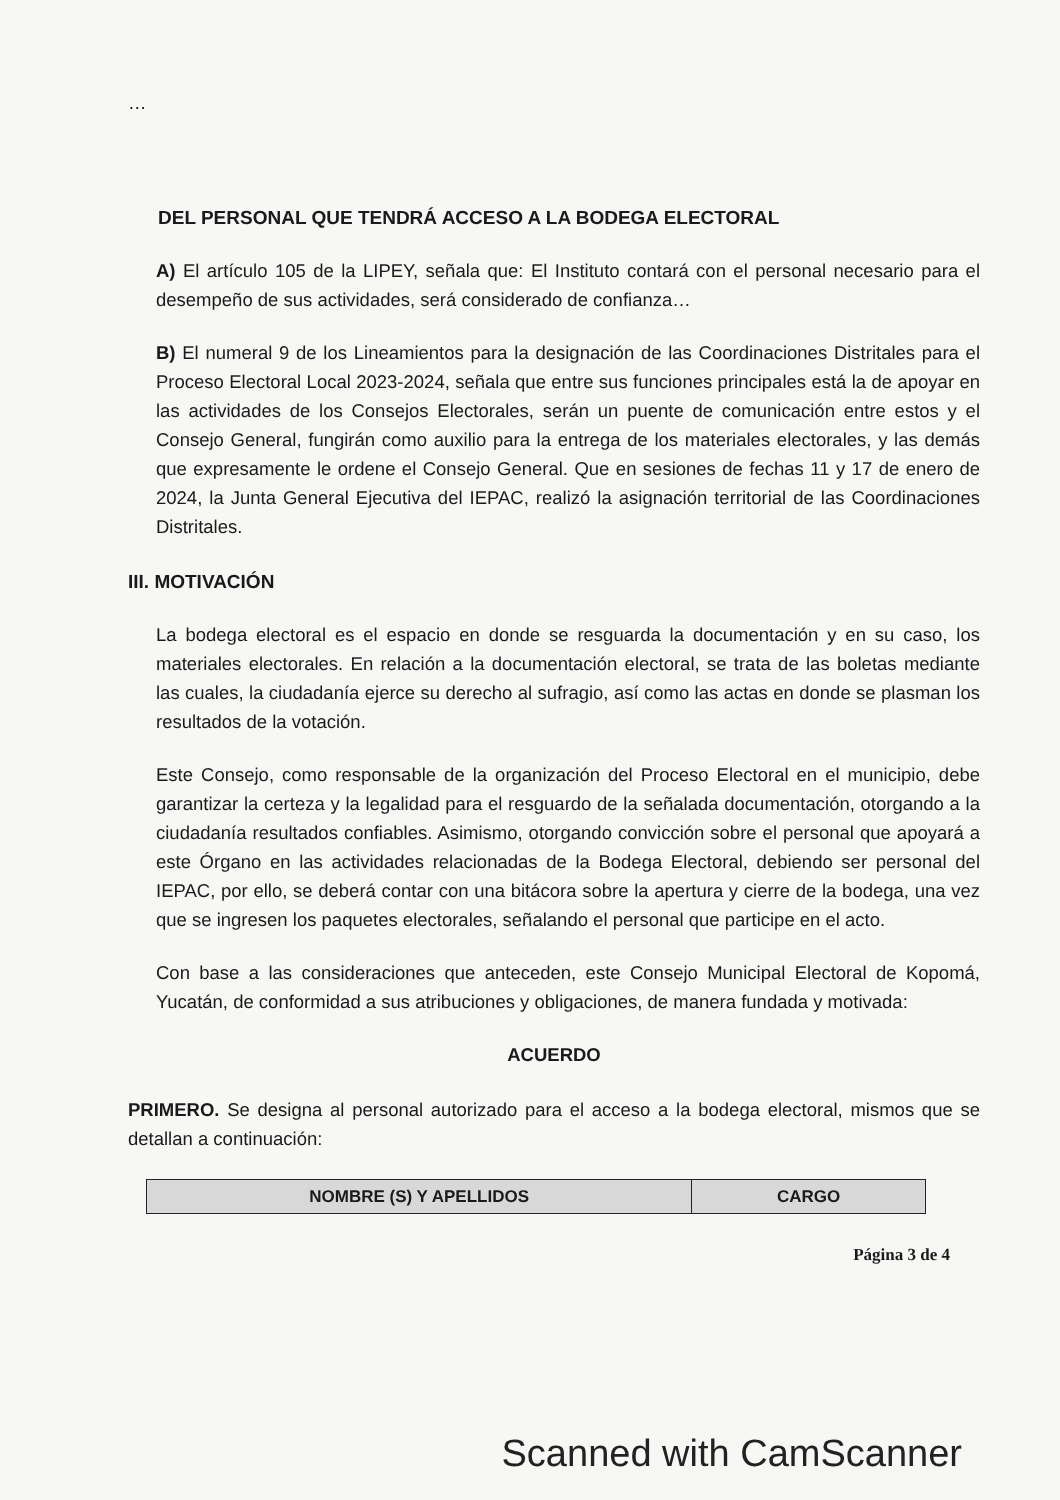…
DEL PERSONAL QUE TENDRÁ ACCESO A LA BODEGA ELECTORAL
A) El artículo 105 de la LIPEY, señala que: El Instituto contará con el personal necesario para el desempeño de sus actividades, será considerado de confianza…
B) El numeral 9 de los Lineamientos para la designación de las Coordinaciones Distritales para el Proceso Electoral Local 2023-2024, señala que entre sus funciones principales está la de apoyar en las actividades de los Consejos Electorales, serán un puente de comunicación entre estos y el Consejo General, fungirán como auxilio para la entrega de los materiales electorales, y las demás que expresamente le ordene el Consejo General. Que en sesiones de fechas 11 y 17 de enero de 2024, la Junta General Ejecutiva del IEPAC, realizó la asignación territorial de las Coordinaciones Distritales.
III. MOTIVACIÓN
La bodega electoral es el espacio en donde se resguarda la documentación y en su caso, los materiales electorales. En relación a la documentación electoral, se trata de las boletas mediante las cuales, la ciudadanía ejerce su derecho al sufragio, así como las actas en donde se plasman los resultados de la votación.
Este Consejo, como responsable de la organización del Proceso Electoral en el municipio, debe garantizar la certeza y la legalidad para el resguardo de la señalada documentación, otorgando a la ciudadanía resultados confiables. Asimismo, otorgando convicción sobre el personal que apoyará a este Órgano en las actividades relacionadas de la Bodega Electoral, debiendo ser personal del IEPAC, por ello, se deberá contar con una bitácora sobre la apertura y cierre de la bodega, una vez que se ingresen los paquetes electorales, señalando el personal que participe en el acto.
Con base a las consideraciones que anteceden, este Consejo Municipal Electoral de Kopomá, Yucatán, de conformidad a sus atribuciones y obligaciones, de manera fundada y motivada:
ACUERDO
PRIMERO. Se designa al personal autorizado para el acceso a la bodega electoral, mismos que se detallan a continuación:
| NOMBRE (S) Y APELLIDOS | CARGO |
| --- | --- |
Página 3 de 4
Scanned with CamScanner